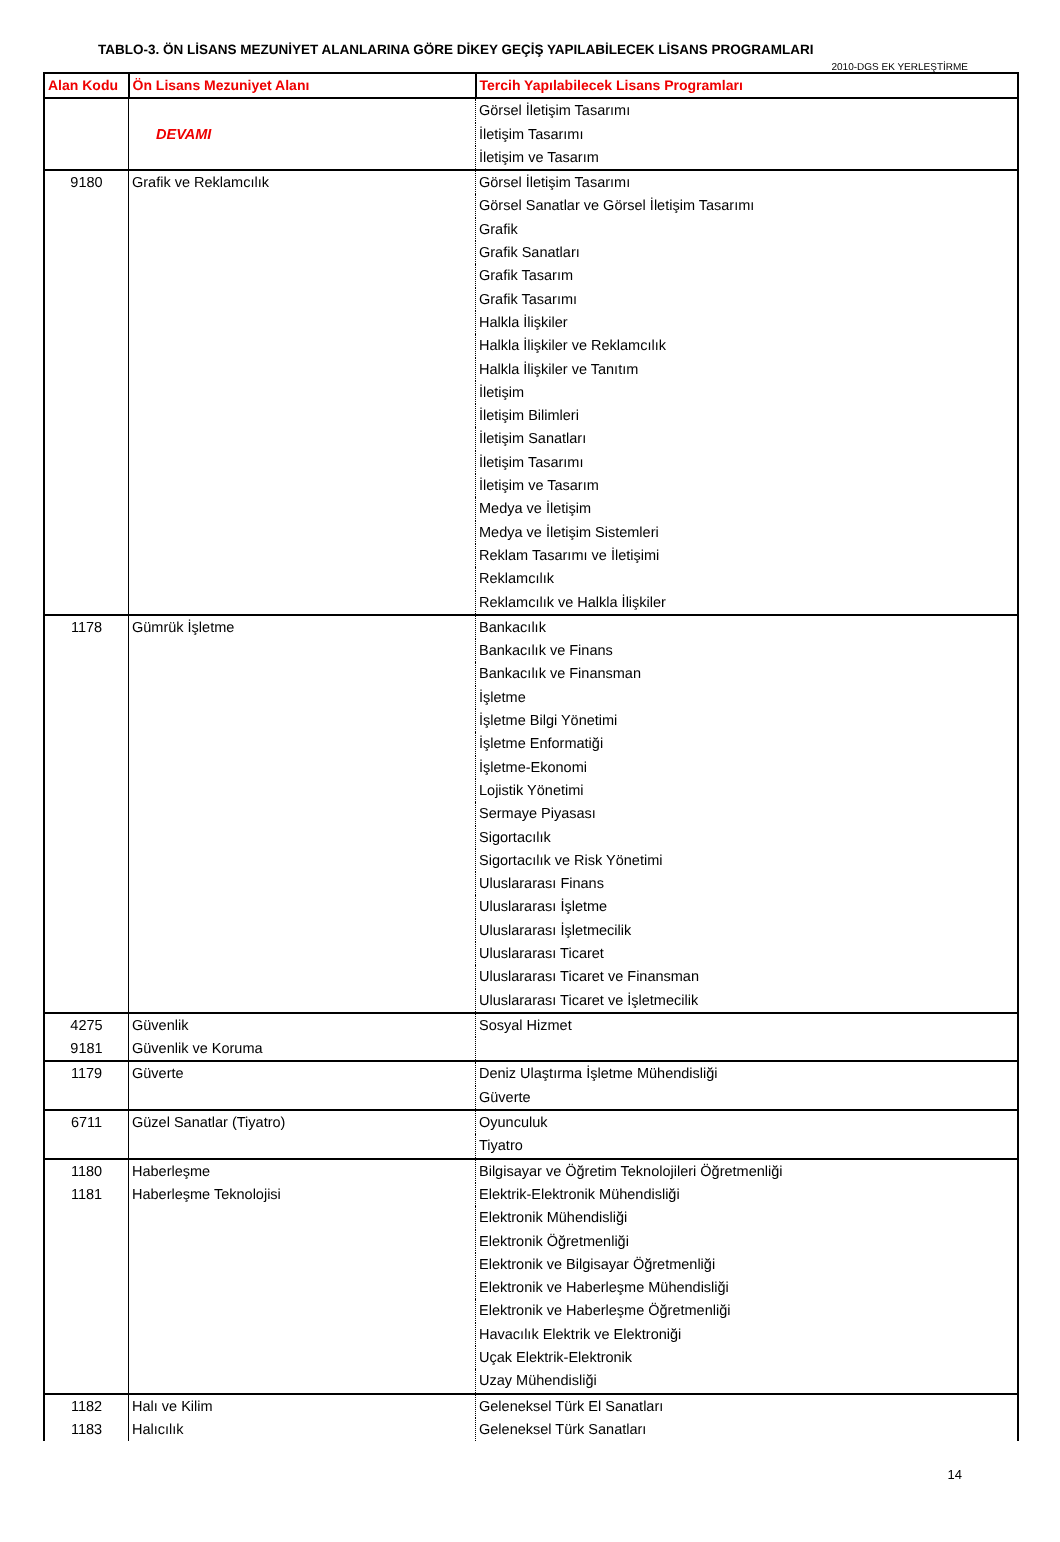TABLO-3. ÖN LİSANS MEZUNİYET ALANLARINA GÖRE DİKEY GEÇİŞ YAPILABİLECEK LİSANS PROGRAMLARI
2010-DGS EK YERLEŞTİRME
| Alan Kodu | Ön Lisans Mezuniyet Alanı | Tercih Yapılabilecek Lisans Programları |
| --- | --- | --- |
| | | Görsel İletişim Tasarımı |
| | DEVAMI | İletişim Tasarımı |
| | | İletişim ve Tasarım |
| 9180 | Grafik ve Reklamcılık | Görsel İletişim Tasarımı |
| | | Görsel Sanatlar ve Görsel İletişim Tasarımı |
| | | Grafik |
| | | Grafik Sanatları |
| | | Grafik Tasarım |
| | | Grafik Tasarımı |
| | | Halkla İlişkiler |
| | | Halkla İlişkiler ve Reklamcılık |
| | | Halkla İlişkiler ve Tanıtım |
| | | İletişim |
| | | İletişim Bilimleri |
| | | İletişim Sanatları |
| | | İletişim Tasarımı |
| | | İletişim ve Tasarım |
| | | Medya ve İletişim |
| | | Medya ve İletişim Sistemleri |
| | | Reklam Tasarımı ve İletişimi |
| | | Reklamcılık |
| | | Reklamcılık ve Halkla İlişkiler |
| 1178 | Gümrük İşletme | Bankacılık |
| | | Bankacılık ve Finans |
| | | Bankacılık ve Finansman |
| | | İşletme |
| | | İşletme Bilgi Yönetimi |
| | | İşletme Enformatiği |
| | | İşletme-Ekonomi |
| | | Lojistik Yönetimi |
| | | Sermaye Piyasası |
| | | Sigortacılık |
| | | Sigortacılık ve Risk Yönetimi |
| | | Uluslararası Finans |
| | | Uluslararası İşletme |
| | | Uluslararası İşletmecilik |
| | | Uluslararası Ticaret |
| | | Uluslararası Ticaret ve Finansman |
| | | Uluslararası Ticaret ve İşletmecilik |
| 4275 | Güvenlik | Sosyal Hizmet |
| 9181 | Güvenlik ve Koruma | |
| 1179 | Güverte | Deniz Ulaştırma İşletme Mühendisliği |
| | | Güverte |
| 6711 | Güzel Sanatlar (Tiyatro) | Oyunculuk |
| | | Tiyatro |
| 1180 | Haberleşme | Bilgisayar ve Öğretim Teknolojileri Öğretmenliği |
| 1181 | Haberleşme Teknolojisi | Elektrik-Elektronik Mühendisliği |
| | | Elektronik Mühendisliği |
| | | Elektronik Öğretmenliği |
| | | Elektronik ve Bilgisayar Öğretmenliği |
| | | Elektronik ve Haberleşme Mühendisliği |
| | | Elektronik ve Haberleşme Öğretmenliği |
| | | Havacılık Elektrik ve Elektroniği |
| | | Uçak Elektrik-Elektronik |
| | | Uzay Mühendisliği |
| 1182 | Halı ve Kilim | Geleneksel Türk El Sanatları |
| 1183 | Halıcılık | Geleneksel Türk Sanatları |
14